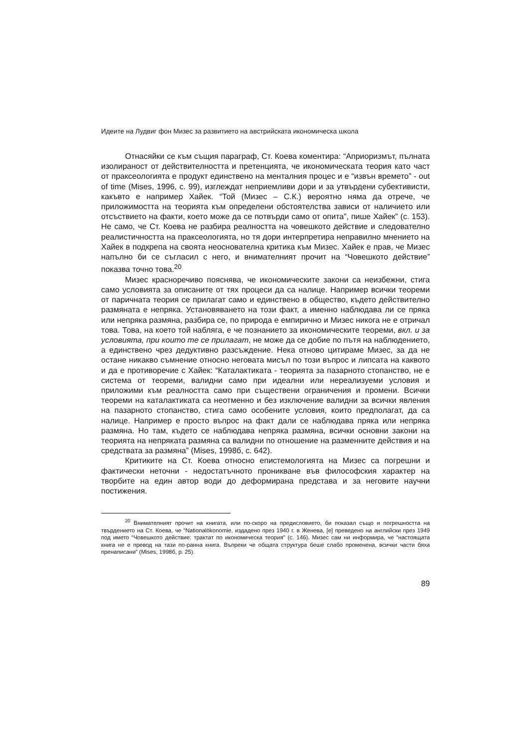Идеите на Лудвиг фон Мизес за развитието на австрийската икономическа школа
Отнасяйки се към същия параграф, Ст. Коева коментира: “Априоризмът, пълната изолираност от действителността и претенцията, че икономическата теория като част от праксеологията е продукт единствено на менталния процес и е “извън времето” - out of time (Mises, 1996, с. 99), изглеждат неприемливи дори и за утвърдени субективисти, какъвто е например Хайек. “Той (Мизес – С.К.) вероятно няма да отрече, че приложимостта на теорията към определени обстоятелства зависи от наличието или отсъствието на факти, което може да се потвърди само от опита”, пише Хайек” (с. 153). Не само, че Ст. Коева не разбира реалността на човешкото действие и следователно реалистичността на праксеологията, но тя дори интерпретира неправилно мнението на Хайек в подкрепа на своята неоснователна критика към Мизес. Хайек е прав, че Мизес напълно би се съгласил с него, и внимателният прочит на “Човешкото действие” показва точно това.<sup>20</sup>
Мизес красноречиво пояснява, че икономическите закони са неизбежни, стига само условията за описаните от тях процеси да са налице. Например всички теореми от паричната теория се прилагат само и единствено в общество, където действително размяната е непряка. Установяването на този факт, а именно наблюдава ли се пряка или непряка размяна, разбира се, по природа е емпирично и Мизес никога не е отричал това. Това, на което той набляга, е че познанието за икономическите теореми, вкл. и за условията, при които те се прилагат, не може да се добие по пътя на наблюдението, а единствено чрез дедуктивно разсъждение. Нека отново цитираме Мизес, за да не остане никакво съмнение относно неговата мисъл по този въпрос и липсата на каквото и да е противоречие с Хайек: “Каталактиката - теорията за пазарното стопанство, не е система от теореми, валидни само при идеални или нереализуеми условия и приложими към реалността само при съществени ограничения и промени. Всички теореми на каталактиката са неотменно и без изключение валидни за всички явления на пазарното стопанство, стига само особените условия, които предполагат, да са налице. Например е просто въпрос на факт дали се наблюдава пряка или непряка размяна. Но там, където се наблюдава непряка размяна, всички основни закони на теорията на непряката размяна са валидни по отношение на разменните действия и на средствата за размяна” (Mises, 1998б, с. 642).
Критиките на Ст. Коева относно епистемологията на Мизес са погрешни и фактически неточни - недостатъчното проникване във философския характер на творбите на един автор води до деформирана представа и за неговите научни постижения.
<sup>20</sup> Внимателният прочит на книгата, или по-скоро на предисловието, би показал също и погрешността на твърдението на Ст. Коева, че “Nationalökonomie, издадено през 1940 г. в Женева, [е] преведено на английски през 1949 под името “Човешкото действие: трактат по икономическа теория” (с. 146). Мизес сам ни информира, че “настоящата книга не е превод на тази по-ранна книга. Въпреки че общата структура беше слабо променена, всички части бяха пренаписани” (Mises, 1998б, p. 25).
89